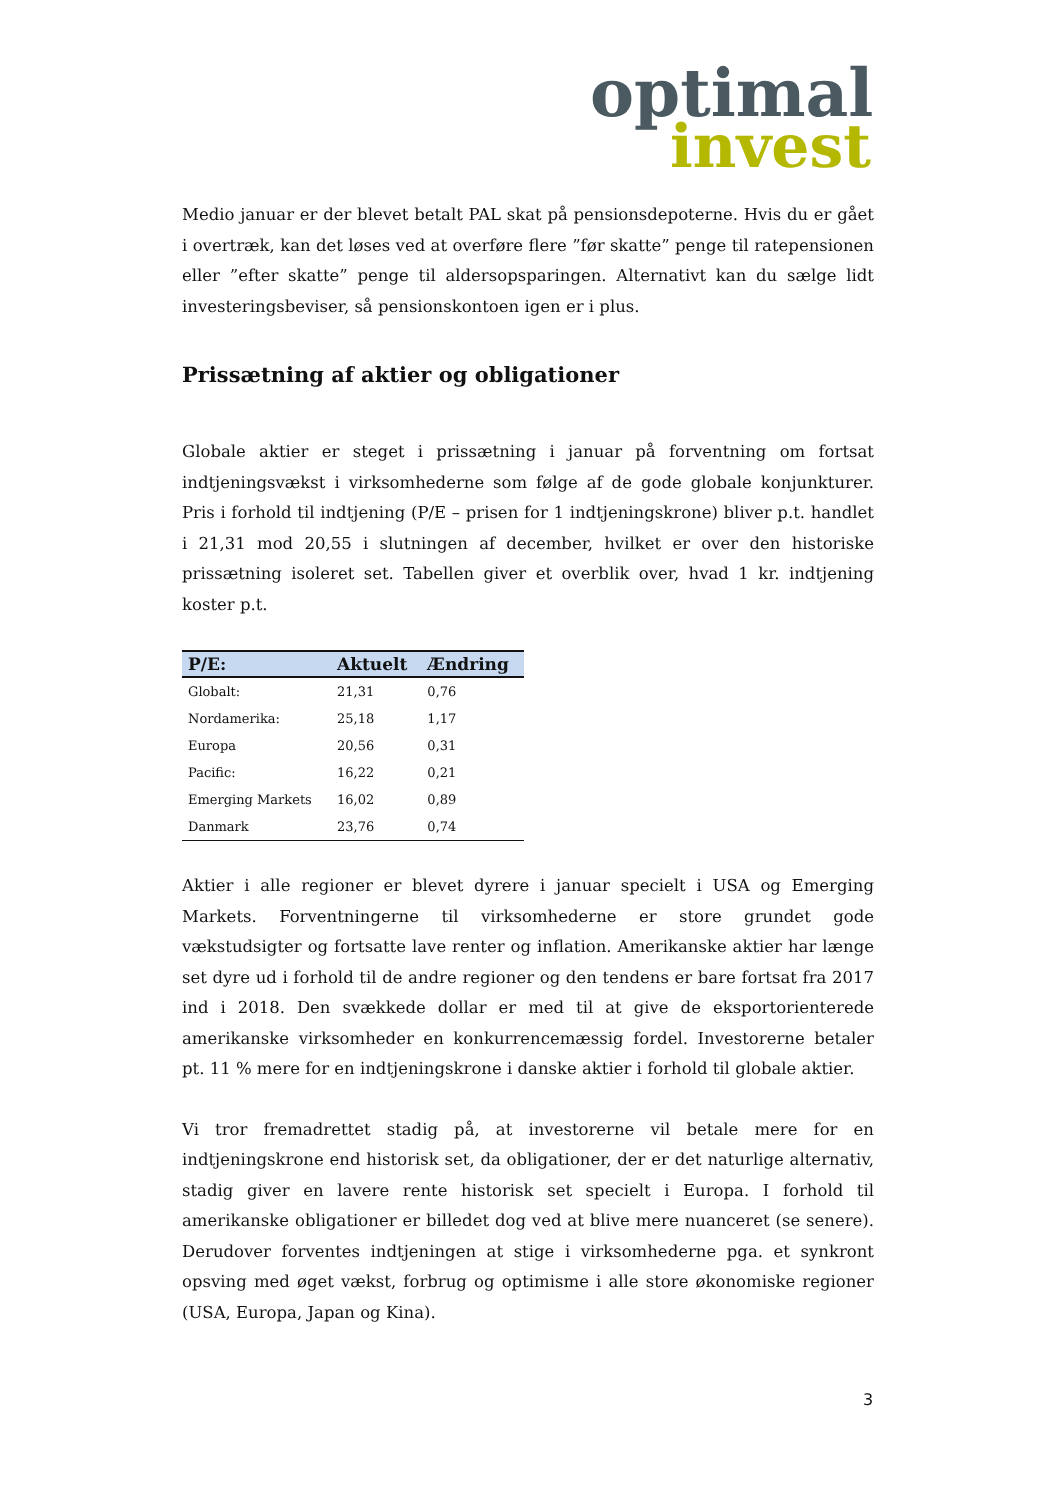optimal
invest
Medio januar er der blevet betalt PAL skat på pensionsdepoterne. Hvis du er gået i overtræk, kan det løses ved at overføre flere ”før skatte” penge til ratepensionen eller ”efter skatte” penge til aldersopsparingen. Alternativt kan du sælge lidt investeringsbeviser, så pensionskontoen igen er i plus.
Prissætning af aktier og obligationer
Globale aktier er steget i prissætning i januar på forventning om fortsat indtjeningsvækst i virksomhederne som følge af de gode globale konjunkturer. Pris i forhold til indtjening (P/E – prisen for 1 indtjeningskrone) bliver p.t. handlet i 21,31 mod 20,55 i slutningen af december, hvilket er over den historiske prissætning isoleret set. Tabellen giver et overblik over, hvad 1 kr. indtjening koster p.t.
| P/E: | Aktuelt | Ændring |
| --- | --- | --- |
| Globalt: | 21,31 | 0,76 |
| Nordamerika: | 25,18 | 1,17 |
| Europa | 20,56 | 0,31 |
| Pacific: | 16,22 | 0,21 |
| Emerging Markets | 16,02 | 0,89 |
| Danmark | 23,76 | 0,74 |
Aktier i alle regioner er blevet dyrere i januar specielt i USA og Emerging Markets. Forventningerne til virksomhederne er store grundet gode vækstudsigter og fortsatte lave renter og inflation. Amerikanske aktier har længe set dyre ud i forhold til de andre regioner og den tendens er bare fortsat fra 2017 ind i 2018. Den svækkede dollar er med til at give de eksportorienterede amerikanske virksomheder en konkurrencemæssig fordel. Investorerne betaler pt. 11 % mere for en indtjeningskrone i danske aktier i forhold til globale aktier.
Vi tror fremadrettet stadig på, at investorerne vil betale mere for en indtjeningskrone end historisk set, da obligationer, der er det naturlige alternativ, stadig giver en lavere rente historisk set specielt i Europa. I forhold til amerikanske obligationer er billedet dog ved at blive mere nuanceret (se senere). Derudover forventes indtjeningen at stige i virksomhederne pga. et synkront opsving med øget vækst, forbrug og optimisme i alle store økonomiske regioner (USA, Europa, Japan og Kina).
3